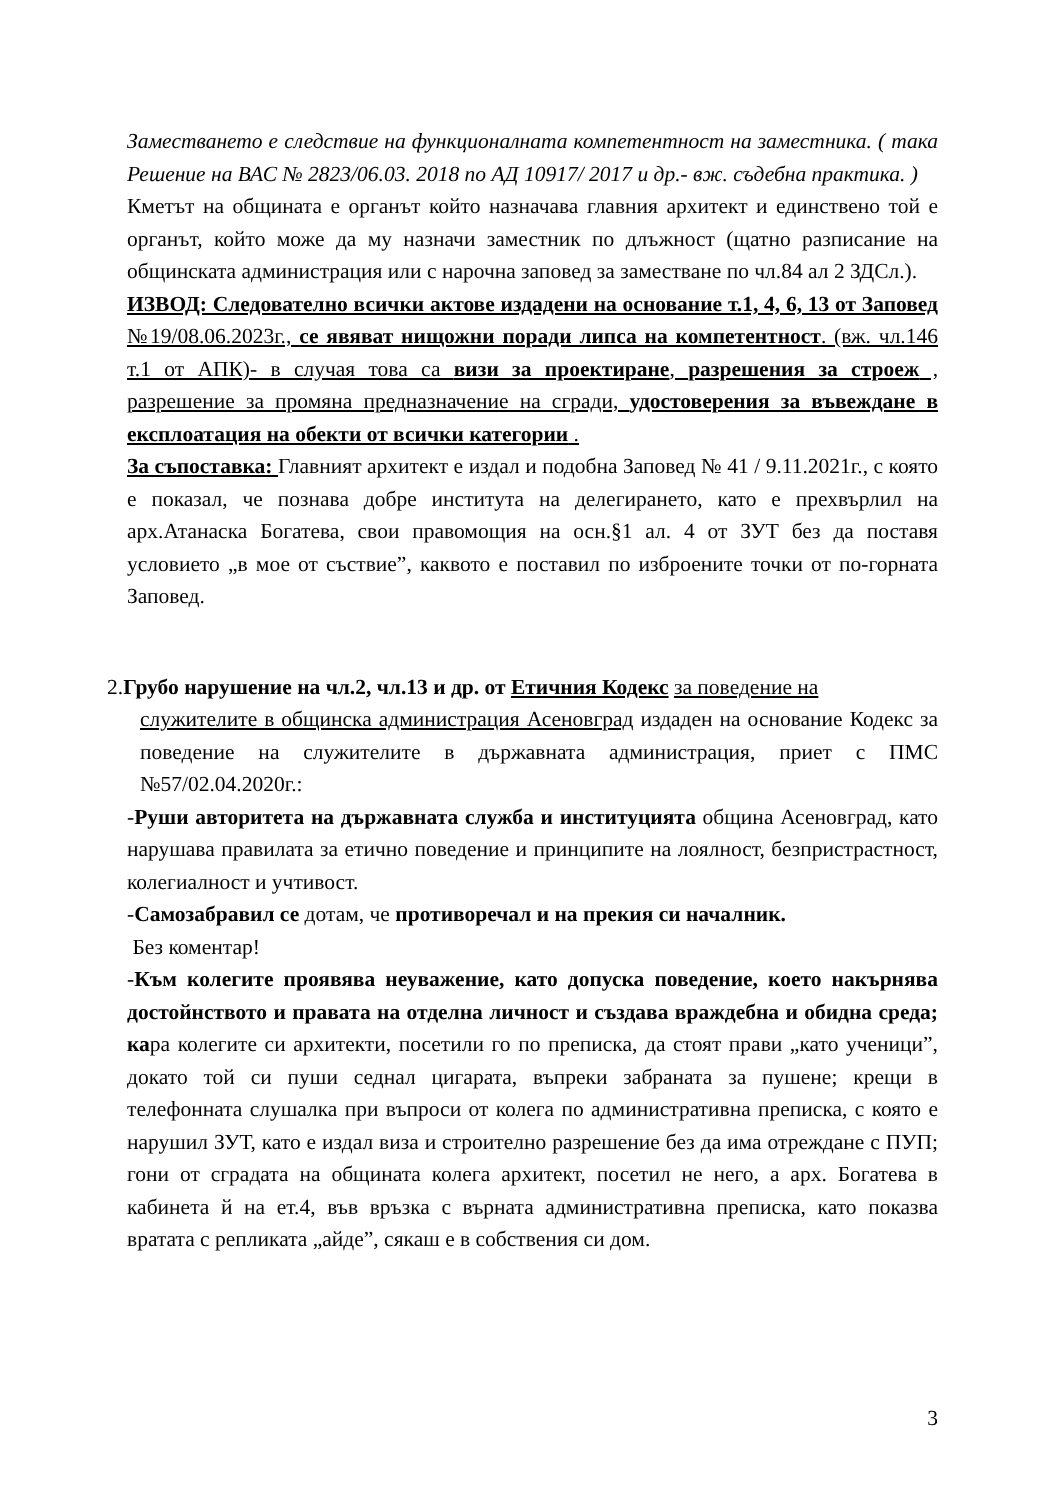Заместването е следствие на функционалната компетентност на заместника. ( така Решение на ВАС № 2823/06.03. 2018 по АД 10917/ 2017 и др.- вж. съдебна практика. )
Кметът на общината е органът който назначава главния архитект и единствено той е органът, който може да му назначи заместник по длъжност (щатно разписание на общинската администрация или с нарочна заповед за заместване по чл.84 ал 2 ЗДСл.).
ИЗВОД: Следователно всички актове издадени на основание т.1, 4, 6, 13 от Заповед №19/08.06.2023г., се явяват нищожни поради липса на компетентност. (вж. чл.146 т.1 от АПК)- в случая това са визи за проектиране, разрешения за строеж , разрешение за промяна предназначение на сгради, удостоверения за въвеждане в експлоатация на обекти от всички категории .
За съпоставка: Главният архитект е издал и подобна Заповед № 41 / 9.11.2021г., с която е показал, че познава добре института на делегирането, като е прехвърлил на арх.Атанаска Богатева, свои правомощия на осн.§1 ал. 4 от ЗУТ без да поставя условието „в мое от съствие”, каквото е поставил по изброените точки от по-горната Заповед.
2.Грубо нарушение на чл.2, чл.13 и др. от Етичния Кодекс за поведение на
служителите в общинска администрация Асеновград издаден на основание Кодекс за поведение на служителите в държавната администрация, приет с ПМС №57/02.04.2020г.:
-Руши авторитета на държавната служба и институцията община Асеновград, като нарушава правилата за етично поведение и принципите на лоялност, безпристрастност, колегиалност и учтивост.
-Самозабравил се дотам, че противоречал и на прекия си началник.
Без коментар!
-Към колегите проявява неуважение, като допуска поведение, което накърнява достойнството и правата на отделна личност и създава враждебна и обидна среда; кара колегите си архитекти, посетили го по преписка, да стоят прави „като ученици”, докато той си пуши седнал цигарата, въпреки забраната за пушене; крещи в телефонната слушалка при въпроси от колега по административна преписка, с която е нарушил ЗУТ, като е издал виза и строително разрешение без да има отреждане с ПУП; гони от сградата на общината колега архитект, посетил не него, а арх. Богатева в кабинета й на ет.4, във връзка с върната административна преписка, като показва вратата с репликата „айде”, сякаш е в собствения си дом.
3